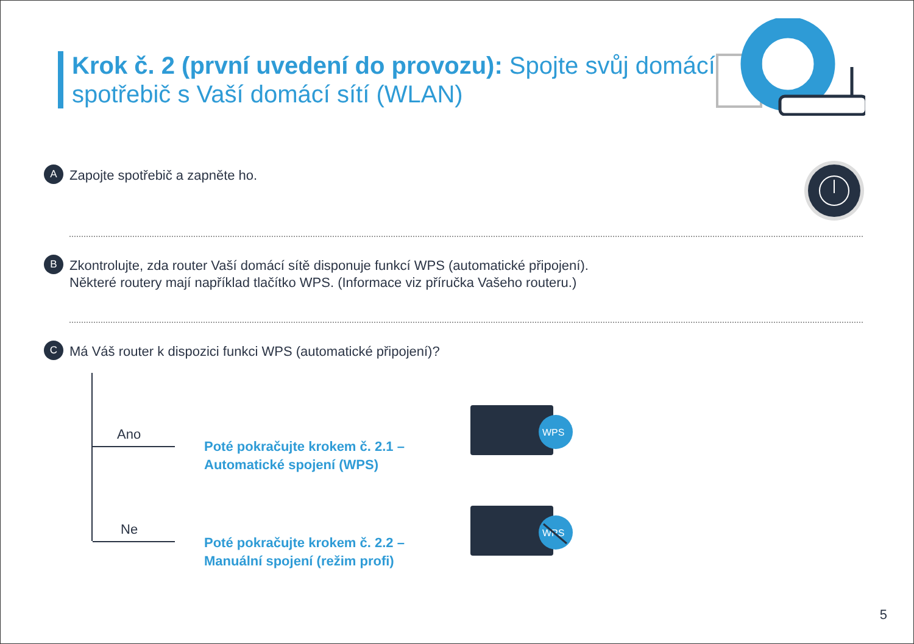Krok č. 2 (první uvedení do provozu): Spojte svůj domácí
spotřebič s Vaší domácí sítí (WLAN)
A Zapojte spotřebič a zapněte ho.
B
Zkontrolujte, zda router Vaší domácí sítě disponuje funkcí WPS (automatické připojení).
Některé routery mají například tlačítko WPS. (Informace viz příručka Vašeho routeru.)
C Má Váš router k dispozici funkci WPS (automatické připojení)?
Ano
Ne
Poté pokračujte krokem č. 2.1 –
Automatické spojení (WPS)
Poté pokračujte krokem č. 2.2 –
Manuální spojení (režim profi)
WPS
WPS
5